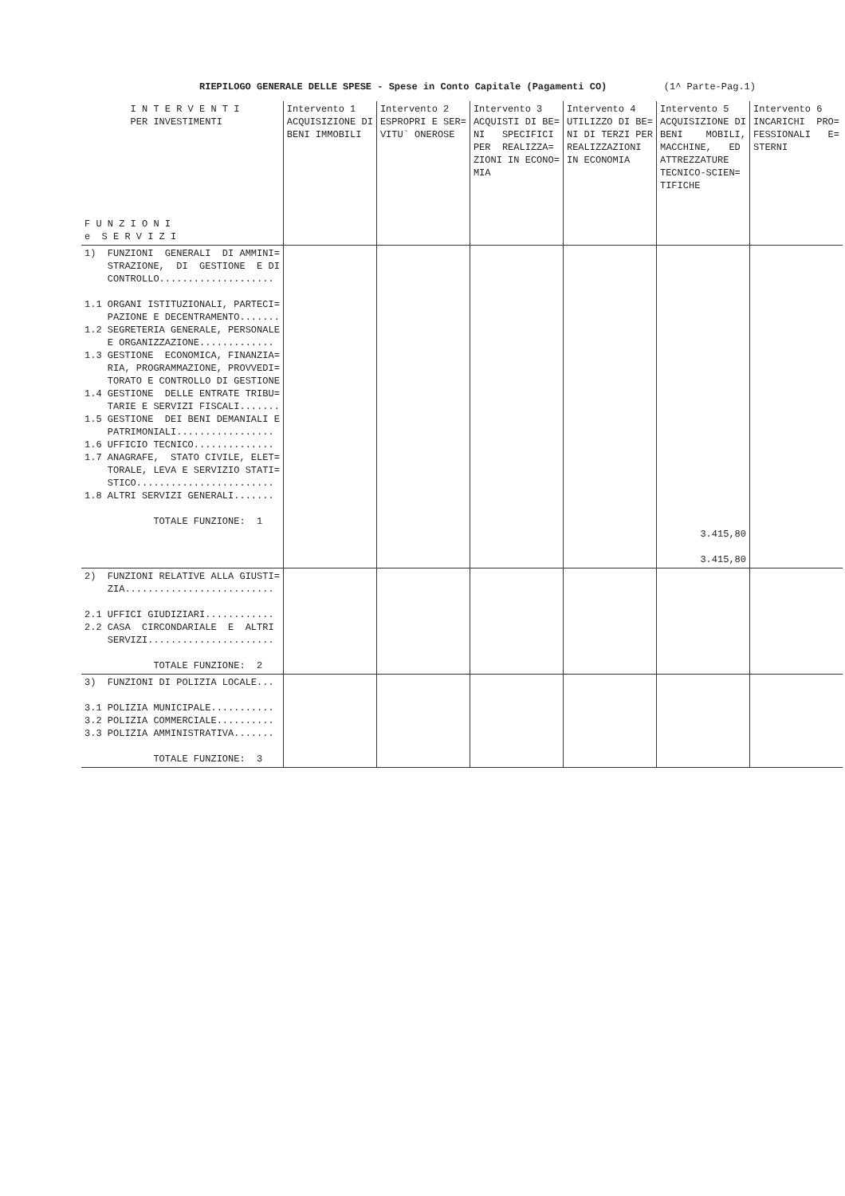RIEPILOGO GENERALE DELLE SPESE - Spese in Conto Capitale (Pagamenti CO) (1^ Parte-Pag.1)
| I N T E R V E N T I PER INVESTIMENTI F U N Z I O N I e S E R V I Z I | Intervento 1 ACQUISIZIONE DI BENI IMMOBILI | Intervento 2 ESPROPRI E SER= VITU` ONEROSE | Intervento 3 ACQUISTI DI BE= NI SPECIFICI PER REALIZZA= ZIONI IN ECONO= MIA | Intervento 4 UTILIZZO DI BE= NI DI TERZI PER REALIZZAZIONI IN ECONOMIA | Intervento 5 ACQUISIZIONE DI BENI MOBILI, MACCHINE, ED ATTREZZATURE TECNICO-SCIEN= TIFICHE | Intervento 6 INCARICHI PRO= FESSIONALI E= STERNI |
| --- | --- | --- | --- | --- | --- | --- |
| 1) FUNZIONI GENERALI DI AMMINI= STRAZIONE, DI GESTIONE E DI CONTROLLO.................... 1.1 ORGANI ISTITUZIONALI, PARTECI= PAZIONE E DECENTRAMENTO....... 1.2 SEGRETERIA GENERALE, PERSONALE E ORGANIZZAZIONE............. 1.3 GESTIONE ECONOMICA, FINANZIA= RIA, PROGRAMMAZIONE, PROVVEDI= TORATO E CONTROLLO DI GESTIONE 1.4 GESTIONE DELLE ENTRATE TRIBU= TARIE E SERVIZI FISCALI....... 1.5 GESTIONE DEI BENI DEMANIALI E PATRIMONIALI................. 1.6 UFFICIO TECNICO.............. 1.7 ANAGRAFE, STATO CIVILE, ELET= TORALE, LEVA E SERVIZIO STATI= STICO........................ 1.8 ALTRI SERVIZI GENERALI....... TOTALE FUNZIONE: 1 | | | | | 3.415,80 3.415,80 | |
| 2) FUNZIONI RELATIVE ALLA GIUSTI= ZIA.......................... 2.1 UFFICI GIUDIZIARI............ 2.2 CASA CIRCONDARIALE E ALTRI SERVIZI...................... TOTALE FUNZIONE: 2 | | | | | | |
| 3) FUNZIONI DI POLIZIA LOCALE... 3.1 POLIZIA MUNICIPALE........... 3.2 POLIZIA COMMERCIALE.......... 3.3 POLIZIA AMMINISTRATIVA....... TOTALE FUNZIONE: 3 | | | | | | |